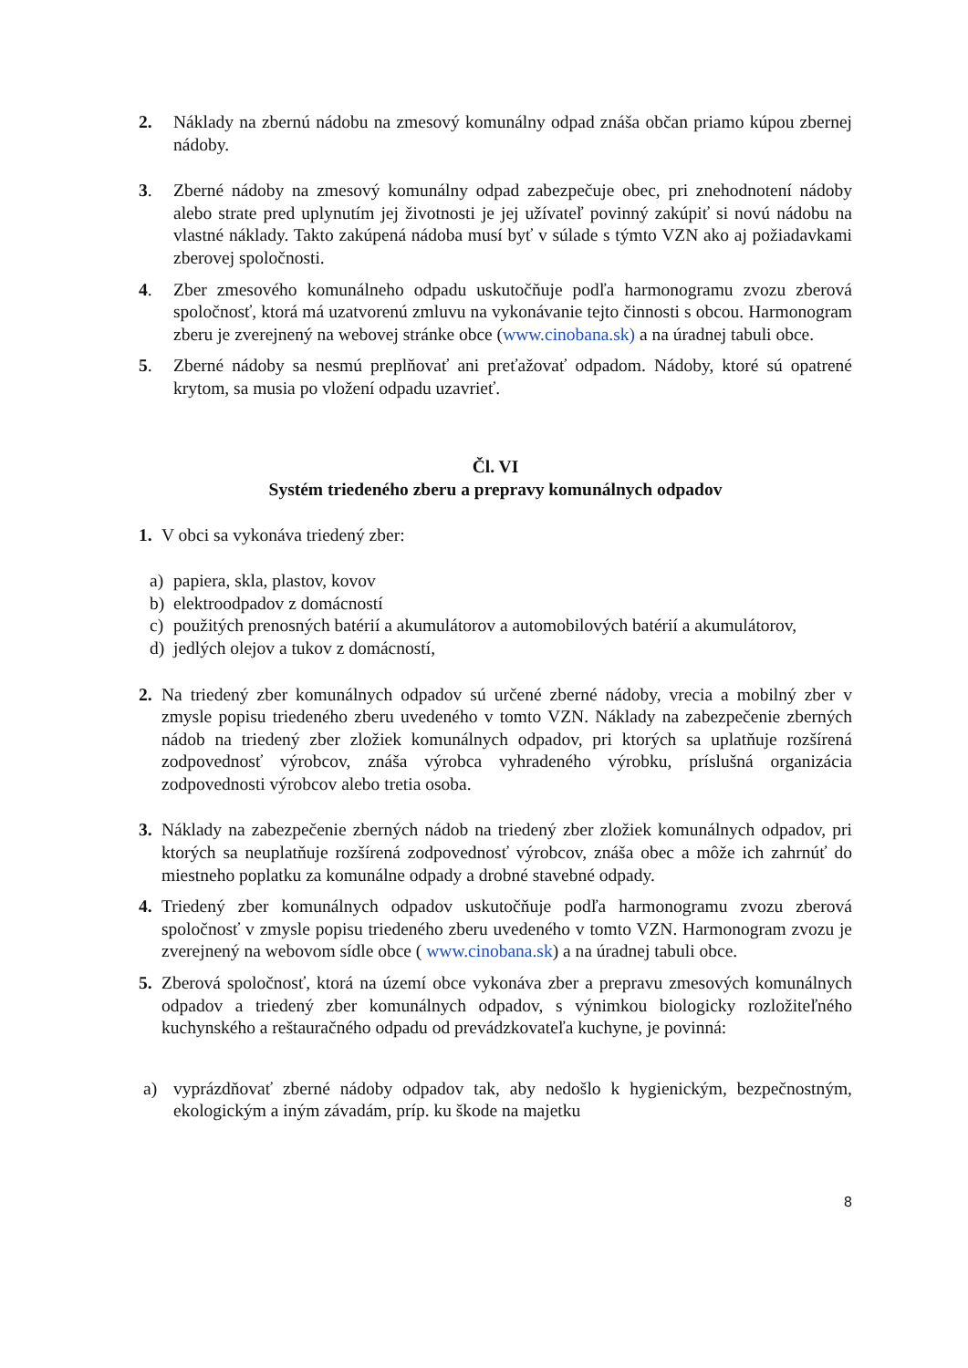2. Náklady na zbernú nádobu na zmesový komunálny odpad znáša občan priamo kúpou zbernej nádoby.
3. Zberné nádoby na zmesový komunálny odpad zabezpečuje obec, pri znehodnotení nádoby alebo strate pred uplynutím jej životnosti je jej užívateľ povinný zakúpiť si novú nádobu na vlastné náklady. Takto zakúpená nádoba musí byť v súlade s týmto VZN ako aj požiadavkami zberovej spoločnosti.
4. Zber zmesového komunálneho odpadu uskutočňuje podľa harmonogramu zvozu zberová spoločnosť, ktorá má uzatvorenú zmluvu na vykonávanie tejto činnosti s obcou. Harmonogram zberu je zverejnený na webovej stránke obce (www.cinobana.sk) a na úradnej tabuli obce.
5. Zberné nádoby sa nesmú preplňovať ani preťažovať odpadom. Nádoby, ktoré sú opatrené krytom, sa musia po vložení odpadu uzavrieť.
Čl. VI
Systém triedeného zberu a prepravy komunálnych odpadov
1. V obci sa vykonáva triedený zber:
a) papiera, skla, plastov, kovov
b) elektroodpadov z domácností
c) použitých prenosných batérií a akumulátorov a automobilových batérií a akumulátorov,
d) jedlých olejov a tukov z domácností,
2. Na triedený zber komunálnych odpadov sú určené zberné nádoby, vrecia a mobilný zber v zmysle popisu triedeného zberu uvedeného v tomto VZN. Náklady na zabezpečenie zberných nádob na triedený zber zložiek komunálnych odpadov, pri ktorých sa uplatňuje rozšírená zodpovednosť výrobcov, znáša výrobca vyhradeného výrobku, príslušná organizácia zodpovednosti výrobcov alebo tretia osoba.
3. Náklady na zabezpečenie zberných nádob na triedený zber zložiek komunálnych odpadov, pri ktorých sa neuplatňuje rozšírená zodpovednosť výrobcov, znáša obec a môže ich zahrnúť do miestneho poplatku za komunálne odpady a drobné stavebné odpady.
4. Triedený zber komunálnych odpadov uskutočňuje podľa harmonogramu zvozu zberová spoločnosť v zmysle popisu triedeného zberu uvedeného v tomto VZN. Harmonogram zvozu je zverejnený na webovom sídle obce ( www.cinobana.sk) a na úradnej tabuli obce.
5. Zberová spoločnosť, ktorá na území obce vykonáva zber a prepravu zmesových komunálnych odpadov a triedený zber komunálnych odpadov, s výnimkou biologicky rozložiteľného kuchynského a reštauračného odpadu od prevádzkovateľa kuchyne, je povinná:
a) vyprázdňovať zberné nádoby odpadov tak, aby nedošlo k hygienickým, bezpečnostným, ekologickým a iným závadám, príp. ku škode na majetku
8